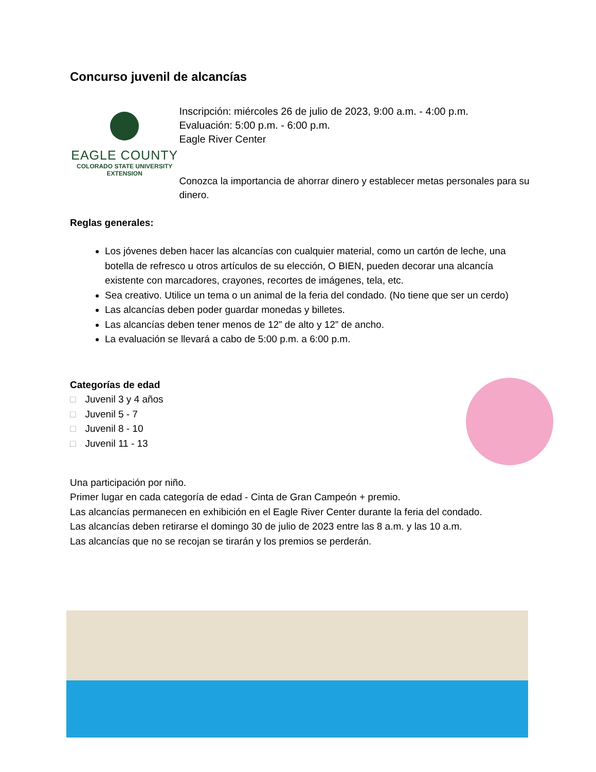Concurso juvenil de alcancías
EAGLE COUNTY
COLORADO STATE UNIVERSITY
EXTENSION
Inscripción: miércoles 26 de julio de 2023, 9:00 a.m. - 4:00 p.m.
Evaluación: 5:00 p.m. - 6:00 p.m.
Eagle River Center
Conozca la importancia de ahorrar dinero y establecer metas personales para su dinero.
Reglas generales:
Los jóvenes deben hacer las alcancías con cualquier material, como un cartón de leche, una botella de refresco u otros artículos de su elección, O BIEN, pueden decorar una alcancía existente con marcadores, crayones, recortes de imágenes, tela, etc.
Sea creativo. Utilice un tema o un animal de la feria del condado. (No tiene que ser un cerdo)
Las alcancías deben poder guardar monedas y billetes.
Las alcancías deben tener menos de 12” de alto y 12” de ancho.
La evaluación se llevará a cabo de 5:00 p.m. a 6:00 p.m.
Categorías de edad
□ Juvenil 3 y 4 años
□ Juvenil 5 - 7
□ Juvenil 8 - 10
□ Juvenil 11 - 13
Una participación por niño.
Primer lugar en cada categoría de edad - Cinta de Gran Campeón + premio.
Las alcancías permanecen en exhibición en el Eagle River Center durante la feria del condado.
Las alcancías deben retirarse el domingo 30 de julio de 2023 entre las 8 a.m. y las 10 a.m.
Las alcancías que no se recojan se tirarán y los premios se perderán.